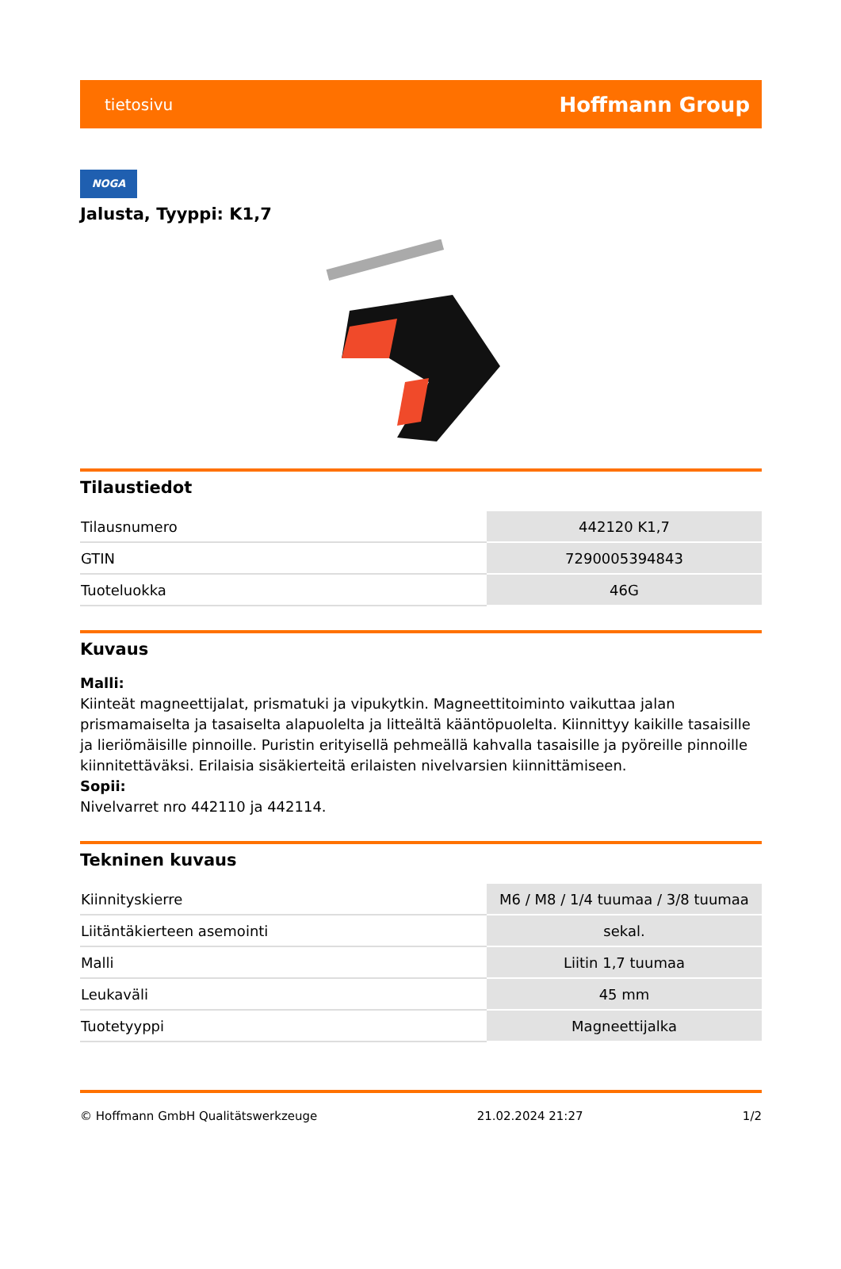tietosivu Hoffmann Group
NOGA
Jalusta, Tyyppi: K1,7
Tilaustiedot
| Tilausnumero | 442120 K1,7 |
| GTIN | 7290005394843 |
| Tuoteluokka | 46G |
Kuvaus
Malli:
Kiinteät magneettijalat, prismatuki ja vipukytkin. Magneettitoiminto vaikuttaa jalan prismamaiselta ja tasaiselta alapuolelta ja litteältä kääntöpuolelta. Kiinnittyy kaikille tasaisille ja lieriömäisille pinnoille. Puristin erityisellä pehmeällä kahvalla tasaisille ja pyöreille pinnoille kiinnitettäväksi. Erilaisia sisäkierteitä erilaisten nivelvarsien kiinnittämiseen.
Sopii:
Nivelvarret nro 442110 ja 442114.
Tekninen kuvaus
| Kiinnityskierre | M6 / M8 / 1/4 tuumaa / 3/8 tuumaa |
| Liitäntäkierteen asemointi | sekal. |
| Malli | Liitin 1,7 tuumaa |
| Leukaväli | 45 mm |
| Tuotetyyppi | Magneettijalka |
© Hoffmann GmbH Qualitätswerkzeuge 21.02.2024 21:27 1/2